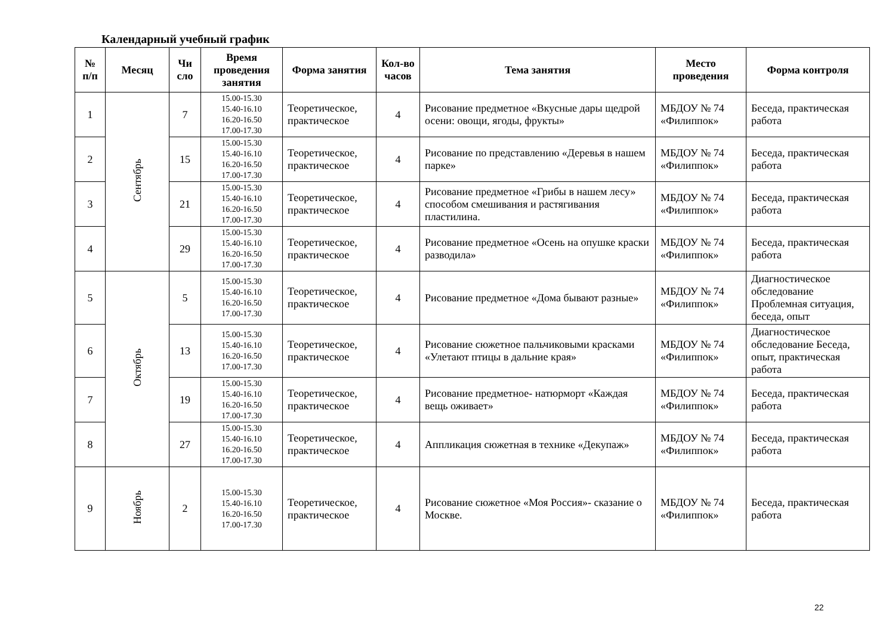Календарный учебный график
| № п/п | Месяц | Чи сло | Время проведения занятия | Форма занятия | Кол-во часов | Тема занятия | Место проведения | Форма контроля |
| --- | --- | --- | --- | --- | --- | --- | --- | --- |
| 1 | Сентябрь | 7 | 15.00-15.30 15.40-16.10 16.20-16.50 17.00-17.30 | Теоретическое, практическое | 4 | Рисование предметное «Вкусные дары щедрой осени: овощи, ягоды, фрукты» | МБДОУ № 74 «Филиппок» | Беседа, практическая работа |
| 2 | | 15 | 15.00-15.30 15.40-16.10 16.20-16.50 17.00-17.30 | Теоретическое, практическое | 4 | Рисование по представлению «Деревья в нашем парке» | МБДОУ № 74 «Филиппок» | Беседа, практическая работа |
| 3 | | 21 | 15.00-15.30 15.40-16.10 16.20-16.50 17.00-17.30 | Теоретическое, практическое | 4 | Рисование предметное «Грибы в нашем лесу» способом смешивания и растягивания пластилина. | МБДОУ № 74 «Филиппок» | Беседа, практическая работа |
| 4 | | 29 | 15.00-15.30 15.40-16.10 16.20-16.50 17.00-17.30 | Теоретическое, практическое | 4 | Рисование предметное «Осень на опушке краски разводила» | МБДОУ № 74 «Филиппок» | Беседа, практическая работа |
| 5 | Октябрь | 5 | 15.00-15.30 15.40-16.10 16.20-16.50 17.00-17.30 | Теоретическое, практическое | 4 | Рисование предметное «Дома бывают разные» | МБДОУ № 74 «Филиппок» | Диагностическое обследование Проблемная ситуация, беседа, опыт |
| 6 | | 13 | 15.00-15.30 15.40-16.10 16.20-16.50 17.00-17.30 | Теоретическое, практическое | 4 | Рисование сюжетное пальчиковыми красками «Улетают птицы в дальние края» | МБДОУ № 74 «Филиппок» | Диагностическое обследование Беседа, опыт, практическая работа |
| 7 | | 19 | 15.00-15.30 15.40-16.10 16.20-16.50 17.00-17.30 | Теоретическое, практическое | 4 | Рисование предметное- натюрморт «Каждая вещь оживает» | МБДОУ № 74 «Филиппок» | Беседа, практическая работа |
| 8 | | 27 | 15.00-15.30 15.40-16.10 16.20-16.50 17.00-17.30 | Теоретическое, практическое | 4 | Аппликация сюжетная в технике «Декупаж» | МБДОУ № 74 «Филиппок» | Беседа, практическая работа |
| 9 | Ноябрь | 2 | 15.00-15.30 15.40-16.10 16.20-16.50 17.00-17.30 | Теоретическое, практическое | 4 | Рисование сюжетное «Моя Россия»- сказание о Москве. | МБДОУ № 74 «Филиппок» | Беседа, практическая работа |
22